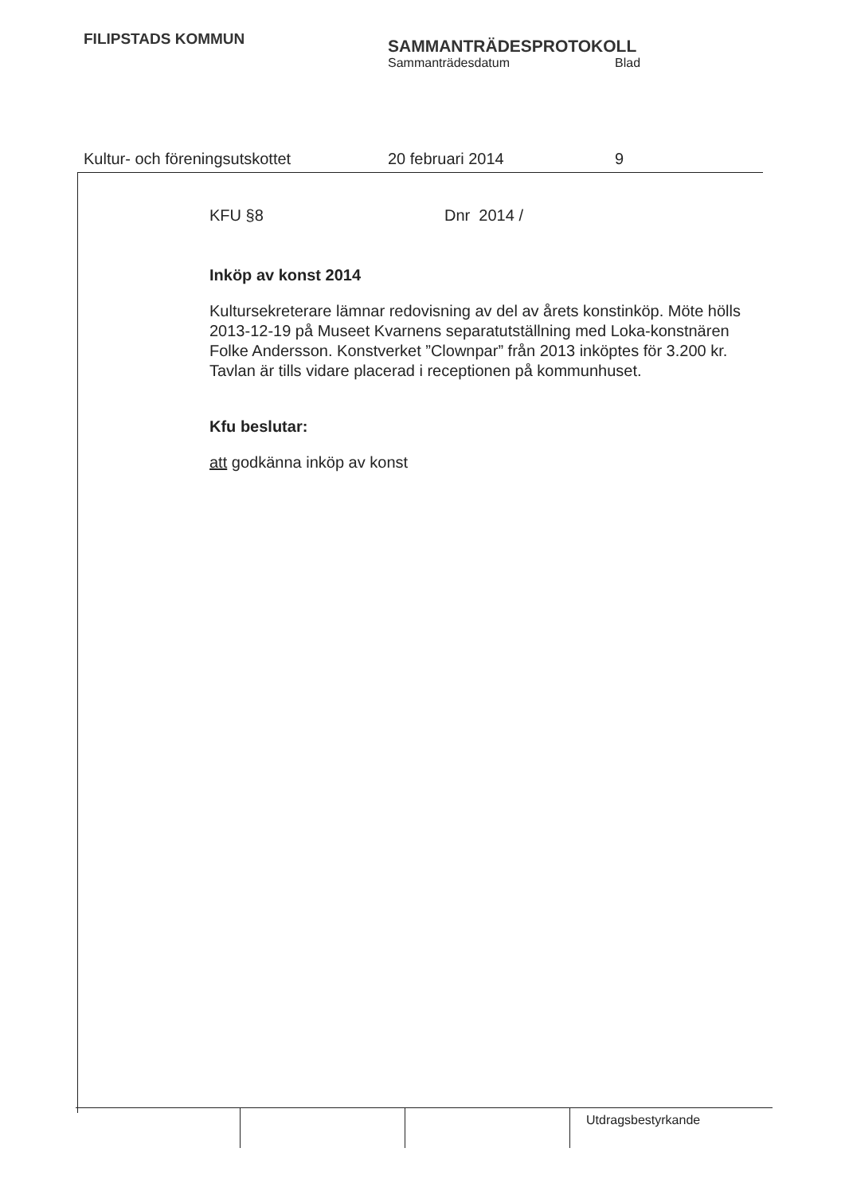FILIPSTADS KOMMUN
SAMMANTRÄDESPROTOKOLL
Sammanträdesdatum Blad
Kultur- och föreningsutskottet 20 februari 2014 9
KFU §8 Dnr 2014 /
Inköp av konst 2014
Kultursekreterare lämnar redovisning av del av årets konstinköp. Möte hölls 2013-12-19 på Museet Kvarnens separatutställning med Loka-konstnären Folke Andersson. Konstverket ”Clownpar” från 2013 inköptes för 3.200 kr. Tavlan är tills vidare placerad i receptionen på kommunhuset.
Kfu beslutar:
att godkänna inköp av konst
Utdragsbestyrkande